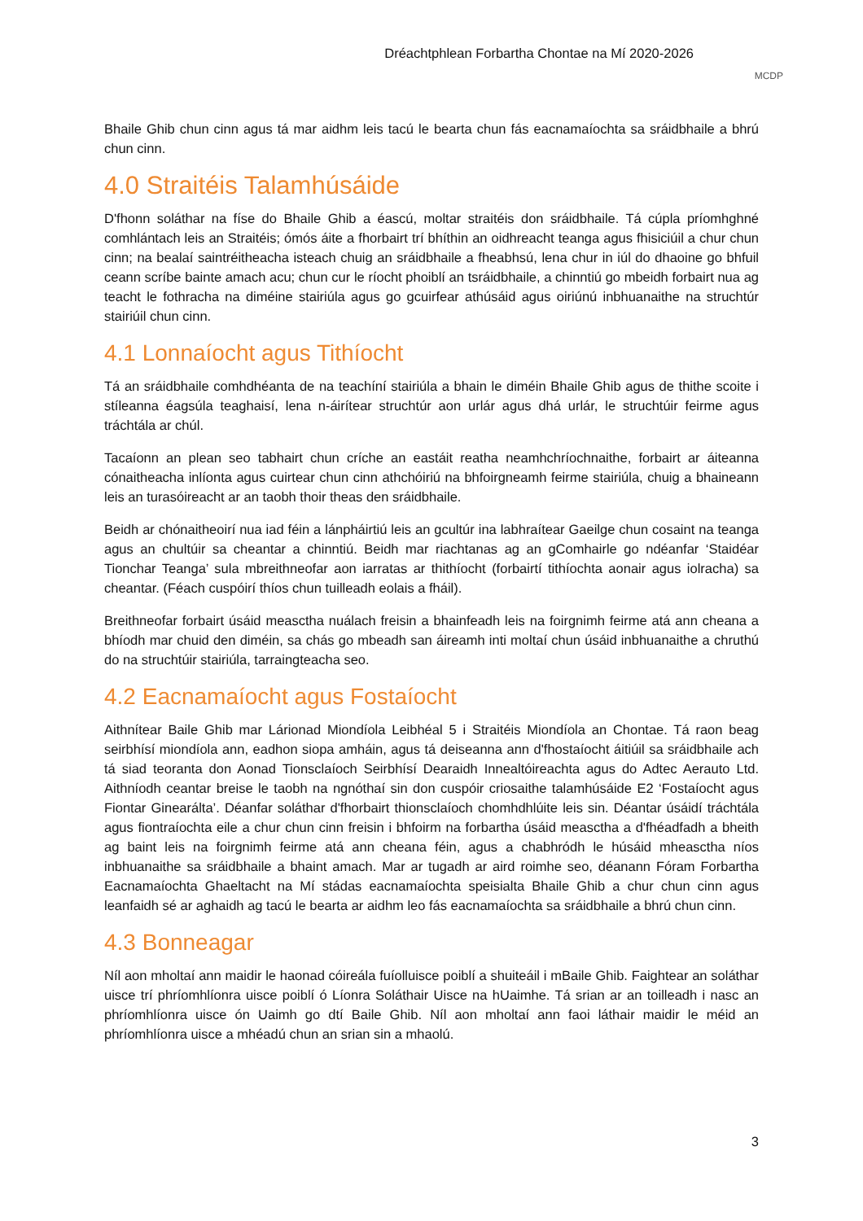Dréachtphlean Forbartha Chontae na Mí 2020-2026
MCDP
Bhaile Ghib chun cinn agus tá mar aidhm leis tacú le bearta chun fás eacnamaíochta sa sráidbhaile a bhrú chun cinn.
4.0 Straitéis Talamhúsáide
D'fhonn soláthar na físe do Bhaile Ghib a éascú, moltar straitéis don sráidbhaile. Tá cúpla príomhghné comhlántach leis an Straitéis; ómós áite a fhorbairt trí bhíthin an oidhreacht teanga agus fhisiciúil a chur chun cinn; na bealaí saintréitheacha isteach chuig an sráidbhaile a fheabhsú, lena chur in iúl do dhaoine go bhfuil ceann scríbe bainte amach acu; chun cur le ríocht phoiblí an tsráidbhaile, a chinntiú go mbeidh forbairt nua ag teacht le fothracha na diméine stairiúla agus go gcuirfear athúsáid agus oiriúnú inbhuanaithe na struchtúr stairiúil chun cinn.
4.1 Lonnaíocht agus Tithíocht
Tá an sráidbhaile comhdhéanta de na teachíní stairiúla a bhain le diméin Bhaile Ghib agus de thithe scoite i stíleanna éagsúla teaghaisí, lena n-áirítear struchtúr aon urlár agus dhá urlár, le struchtúir feirme agus tráchtála ar chúl.
Tacaíonn an plean seo tabhairt chun críche an eastáit reatha neamhchríochnaithe, forbairt ar áiteanna cónaitheacha inlíonta agus cuirtear chun cinn athchóiriú na bhfoirgneamh feirme stairiúla, chuig a bhaineann leis an turasóireacht ar an taobh thoir theas den sráidbhaile.
Beidh ar chónaitheoirí nua iad féin a lánpháirtiú leis an gcultúr ina labhraítear Gaeilge chun cosaint na teanga agus an chultúir sa cheantar a chinntiú. Beidh mar riachtanas ag an gComhairle go ndéanfar ‘Staidéar Tionchar Teanga’ sula mbreithneofar aon iarratas ar thithíocht (forbairtí tithíochta aonair agus iolracha) sa cheantar. (Féach cuspóirí thíos chun tuilleadh eolais a fháil).
Breithneofar forbairt úsáid measctha nuálach freisin a bhainfeadh leis na foirgnimh feirme atá ann cheana a bhíodh mar chuid den diméin, sa chás go mbeadh san áireamh inti moltaí chun úsáid inbhuanaithe a chruthú do na struchtúir stairiúla, tarraingteacha seo.
4.2 Eacnamaíocht agus Fostaíocht
Aithnítear Baile Ghib mar Lárionad Miondíola Leibhéal 5 i Straitéis Miondíola an Chontae. Tá raon beag seirbhísí miondíola ann, eadhon siopa amháin, agus tá deiseanna ann d'fhostaíocht áitiúil sa sráidbhaile ach tá siad teoranta don Aonad Tionsclaíoch Seirbhísí Dearaidh Innealtóireachta agus do Adtec Aerauto Ltd. Aithníodh ceantar breise le taobh na ngnóthaí sin don cuspóir criosaithe talamhúsáide E2 ‘Fostaíocht agus Fiontar Ginearálta’. Déanfar soláthar d'fhorbairt thionsclaíoch chomhdhlúite leis sin. Déantar úsáidí tráchtála agus fiontraíochta eile a chur chun cinn freisin i bhfoirm na forbartha úsáid measctha a d'fhéadfadh a bheith ag baint leis na foirgnimh feirme atá ann cheana féin, agus a chabhródh le húsáid mheasctha níos inbhuanaithe sa sráidbhaile a bhaint amach. Mar ar tugadh ar aird roimhe seo, déanann Fóram Forbartha Eacnamaíochta Ghaeltacht na Mí stádas eacnamaíochta speisialta Bhaile Ghib a chur chun cinn agus leanfaidh sé ar aghaidh ag tacú le bearta ar aidhm leo fás eacnamaíochta sa sráidbhaile a bhrú chun cinn.
4.3 Bonneagar
Níl aon mholtaí ann maidir le haonad cóireála fuíolluisce poiblí a shuiteáil i mBaile Ghib. Faightear an soláthar uisce trí phríomhlíonra uisce poiblí ó Líonra Soláthair Uisce na hUaimhe. Tá srian ar an toilleadh i nasc an phríomhlíonra uisce ón Uaimh go dtí Baile Ghib. Níl aon mholtaí ann faoi láthair maidir le méid an phríomhlíonra uisce a mhéadú chun an srian sin a mhaolú.
3